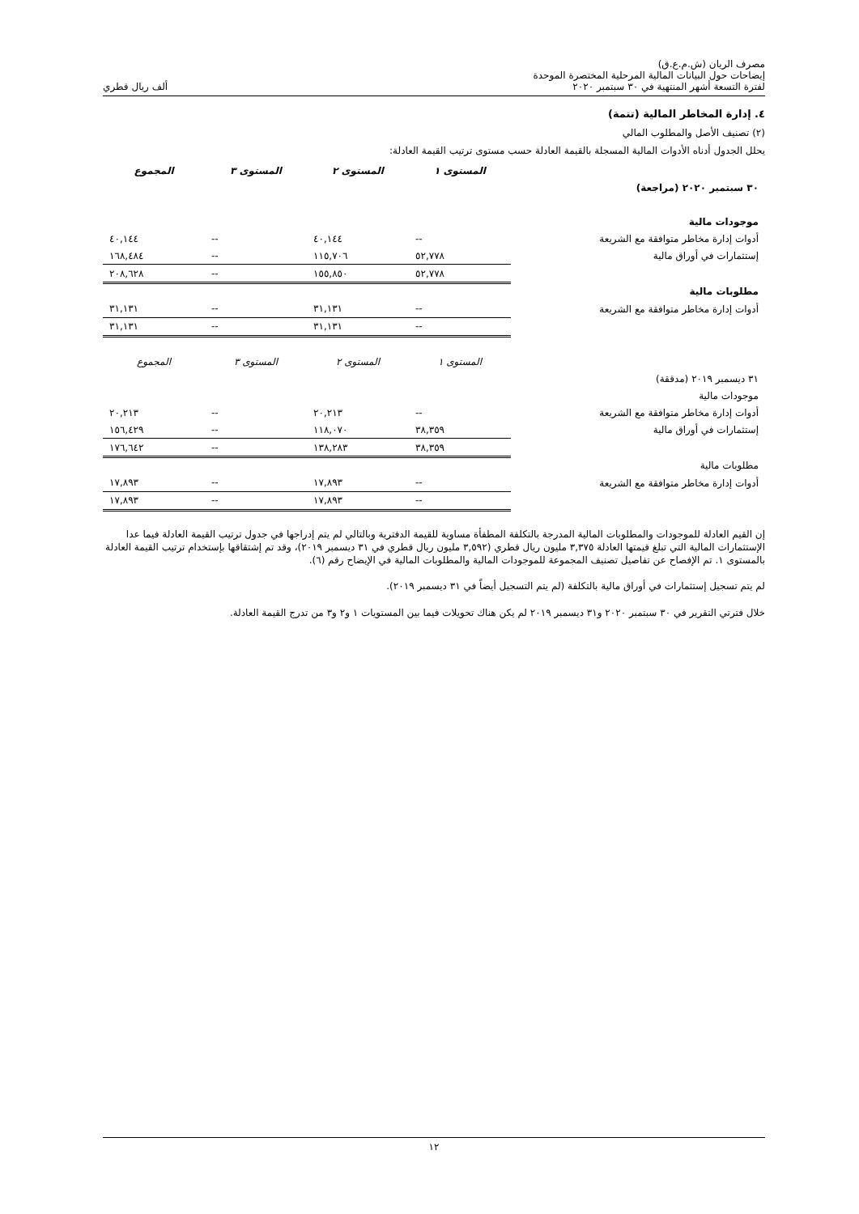مصرف الريان (ش.م.ع.ق)
إيضاحات حول البيانات المالية المرحلية المختصرة الموحدة
لفترة التسعة أشهر المنتهية في ٣٠ سبتمبر ٢٠٢٠ ألف ريال قطري
٤. إدارة المخاطر المالية (تتمة)
(٢) تصنيف الأصل والمطلوب المالي
يحلل الجدول أدناه الأدوات المالية المسجلة بالقيمة العادلة حسب مستوى ترتيب القيمة العادلة:
| | المستوى ١ | المستوى ٢ | المستوى ٣ | المجموع |
| ٣٠ سبتمبر ٢٠٢٠ (مراجعة) | | | | |
| موجودات مالية | | | | |
| أدوات إدارة مخاطر متوافقة مع الشريعة | -- | ٤٠,١٤٤ | -- | ٤٠,١٤٤ |
| إستثمارات في أوراق مالية | ٥٢,٧٧٨ | ١١٥,٧٠٦ | -- | ١٦٨,٤٨٤ |
| | ٥٢,٧٧٨ | ١٥٥,٨٥٠ | -- | ٢٠٨,٦٢٨ |
| مطلوبات مالية | | | | |
| أدوات إدارة مخاطر متوافقة مع الشريعة | -- | ٣١,١٣١ | -- | ٣١,١٣١ |
| | -- | ٣١,١٣١ | -- | ٣١,١٣١ |
| | المستوى ١ | المستوى ٢ | المستوى ٣ | المجموع |
| ٣١ ديسمبر ٢٠١٩ (مدققة) | | | | |
| موجودات مالية | | | | |
| أدوات إدارة مخاطر متوافقة مع الشريعة | -- | ٢٠,٢١٣ | -- | ٢٠,٢١٣ |
| إستثمارات في أوراق مالية | ٣٨,٣٥٩ | ١١٨,٠٧٠ | -- | ١٥٦,٤٢٩ |
| | ٣٨,٣٥٩ | ١٣٨,٢٨٣ | -- | ١٧٦,٦٤٢ |
| مطلوبات مالية | | | | |
| أدوات إدارة مخاطر متوافقة مع الشريعة | -- | ١٧,٨٩٣ | -- | ١٧,٨٩٣ |
| | -- | ١٧,٨٩٣ | -- | ١٧,٨٩٣ |
إن القيم العادلة للموجودات والمطلوبات المالية المدرجة بالتكلفة المطفأة مساوية للقيمة الدفترية وبالتالي لم يتم إدراجها في جدول ترتيب القيمة العادلة فيما عدا الإستثمارات المالية التي تبلغ قيمتها العادلة ٣,٣٧٥ مليون ريال قطري (٣,٥٩٢ مليون ريال قطري في ٣١ ديسمبر ٢٠١٩)، وقد تم إشتقاقها بإستخدام ترتيب القيمة العادلة بالمستوى ١. تم الإفصاح عن تفاصيل تصنيف المجموعة للموجودات المالية والمطلوبات المالية في الإيضاح رقم (٦).
لم يتم تسجيل إستثمارات في أوراق مالية بالتكلفة (لم يتم التسجيل أيضاً في ٣١ ديسمبر ٢٠١٩).
خلال فترتي التقرير في ٣٠ سبتمبر ٢٠٢٠ و٣١ ديسمبر ٢٠١٩ لم يكن هناك تحويلات فيما بين المستويات ١ و٢ و٣ من تدرج القيمة العادلة.
١٢